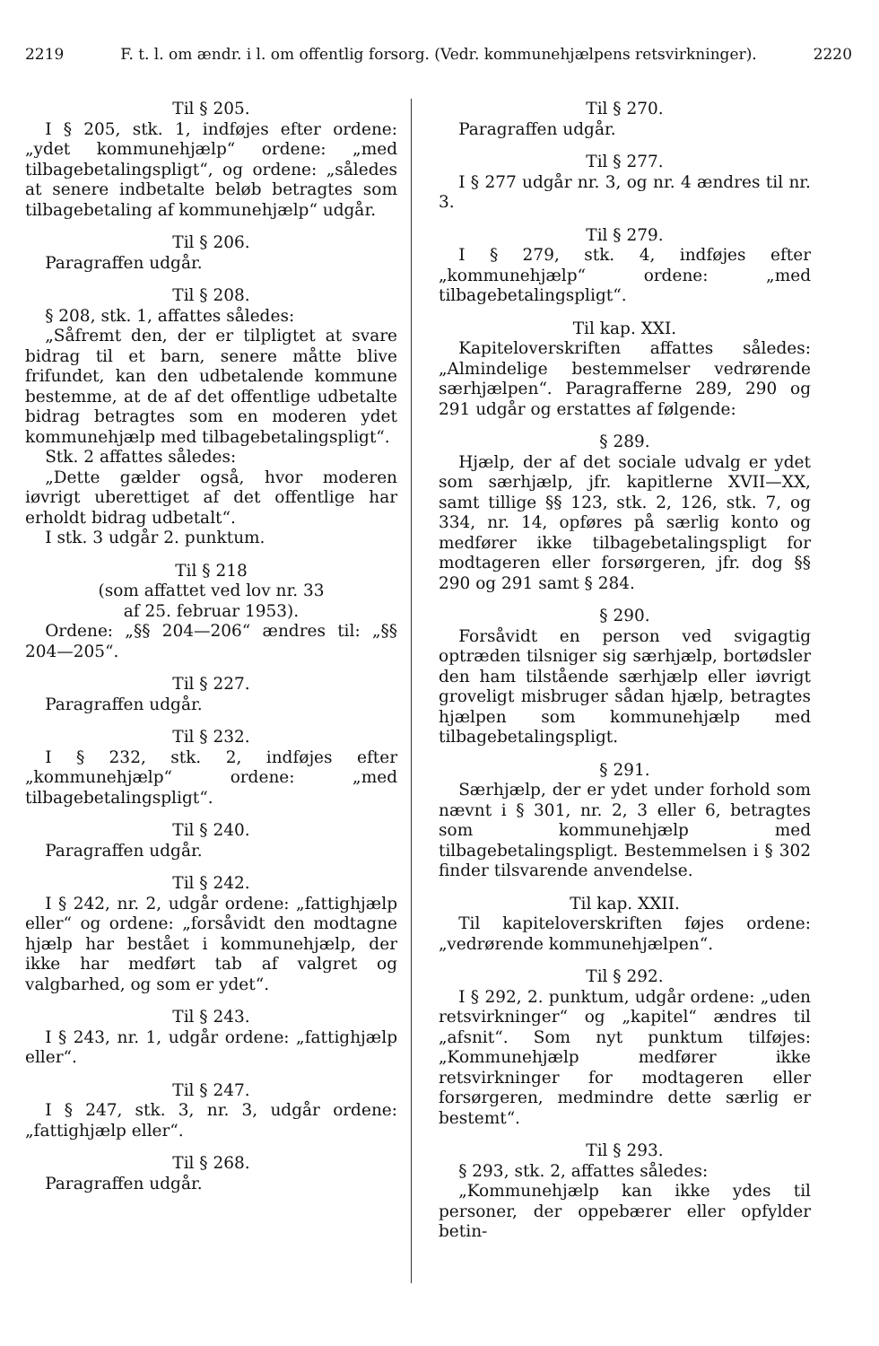2219 F. t. l. om ændr. i l. om offentlig forsorg. (Vedr. kommunehjælpens retsvirkninger). 2220
Til § 205.
I § 205, stk. 1, indføjes efter ordene: „ydet kommunehjælp“ ordene: „med tilbagebetalingspligt“, og ordene: „således at senere indbetalte beløb betragtes som tilbagebetaling af kommunehjælp“ udgår.
Til § 206.
Paragraffen udgår.
Til § 208.
§ 208, stk. 1, affattes således:
„Såfremt den, der er tilpligtet at svare bidrag til et barn, senere måtte blive frifundet, kan den udbetalende kommune bestemme, at de af det offentlige udbetalte bidrag betragtes som en moderen ydet kommunehjælp med tilbagebetalingspligt“.
Stk. 2 affattes således:
„Dette gælder også, hvor moderen iøvrigt uberettiget af det offentlige har erholdt bidrag udbetalt“.
I stk. 3 udgår 2. punktum.
Til § 218
(som affattet ved lov nr. 33
af 25. februar 1953).
Ordene: „§§ 204—206“ ændres til: „§§ 204—205“.
Til § 227.
Paragraffen udgår.
Til § 232.
I § 232, stk. 2, indføjes efter „kommunehjælp“ ordene: „med tilbagebetalingspligt“.
Til § 240.
Paragraffen udgår.
Til § 242.
I § 242, nr. 2, udgår ordene: „fattighjælp eller“ og ordene: „forsåvidt den modtagne hjælp har bestået i kommunehjælp, der ikke har medført tab af valgret og valgbarhed, og som er ydet“.
Til § 243.
I § 243, nr. 1, udgår ordene: „fattighjælp eller“.
Til § 247.
I § 247, stk. 3, nr. 3, udgår ordene: „fattighjælp eller“.
Til § 268.
Paragraffen udgår.
Til § 270.
Paragraffen udgår.
Til § 277.
I § 277 udgår nr. 3, og nr. 4 ændres til nr. 3.
Til § 279.
I § 279, stk. 4, indføjes efter „kommunehjælp“ ordene: „med tilbagebetalingspligt“.
Til kap. XXI.
Kapiteloverskriften affattes således: „Almindelige bestemmelser vedrørende særhjælpen“. Paragrafferne 289, 290 og 291 udgår og erstattes af følgende:
§ 289.
Hjælp, der af det sociale udvalg er ydet som særhjælp, jfr. kapitlerne XVII—XX, samt tillige §§ 123, stk. 2, 126, stk. 7, og 334, nr. 14, opføres på særlig konto og medfører ikke tilbagebetalingspligt for modtageren eller forsørgeren, jfr. dog §§ 290 og 291 samt § 284.
§ 290.
Forsåvidt en person ved svigagtig optræden tilsniger sig særhjælp, bortødsler den ham tilstående særhjælp eller iøvrigt groveligt misbruger sådan hjælp, betragtes hjælpen som kommunehjælp med tilbagebetalingspligt.
§ 291.
Særhjælp, der er ydet under forhold som nævnt i § 301, nr. 2, 3 eller 6, betragtes som kommunehjælp med tilbagebetalingspligt. Bestemmelsen i § 302 finder tilsvarende anvendelse.
Til kap. XXII.
Til kapiteloverskriften føjes ordene: „vedrørende kommunehjælpen“.
Til § 292.
I § 292, 2. punktum, udgår ordene: „uden retsvirkninger“ og „kapitel“ ændres til „afsnit“. Som nyt punktum tilføjes: „Kommunehjælp medfører ikke retsvirkninger for modtageren eller forsørgeren, medmindre dette særlig er bestemt“.
Til § 293.
§ 293, stk. 2, affattes således:
„Kommunehjælp kan ikke ydes til personer, der oppebærer eller opfylder betin-